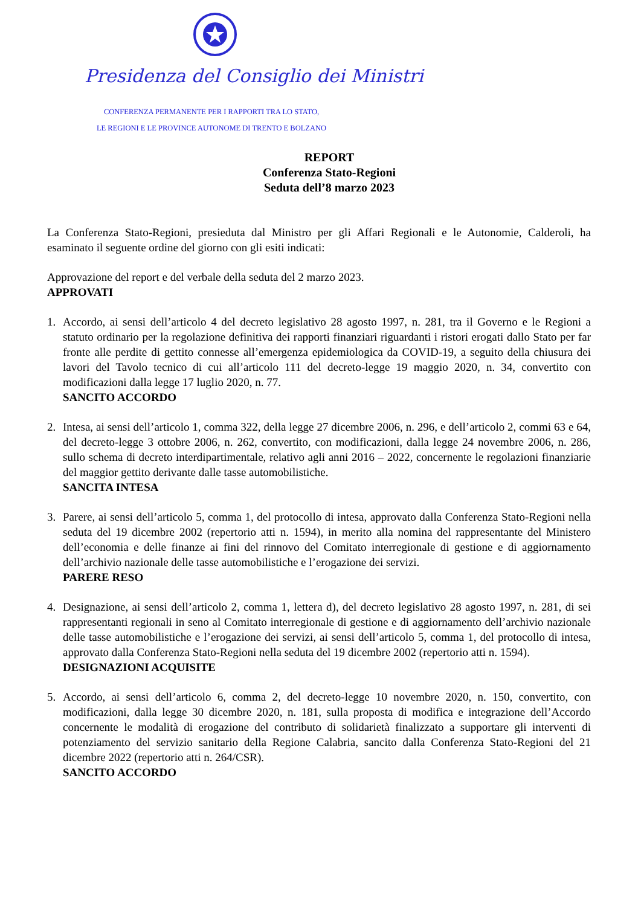Presidenza del Consiglio dei Ministri
CONFERENZA PERMANENTE PER I RAPPORTI TRA LO STATO,
LE REGIONI E LE PROVINCE AUTONOME DI TRENTO E BOLZANO
REPORT
Conferenza Stato-Regioni
Seduta dell’8 marzo 2023
La Conferenza Stato-Regioni, presieduta dal Ministro per gli Affari Regionali e le Autonomie, Calderoli, ha esaminato il seguente ordine del giorno con gli esiti indicati:
Approvazione del report e del verbale della seduta del 2 marzo 2023.
APPROVATI
1. Accordo, ai sensi dell’articolo 4 del decreto legislativo 28 agosto 1997, n. 281, tra il Governo e le Regioni a statuto ordinario per la regolazione definitiva dei rapporti finanziari riguardanti i ristori erogati dallo Stato per far fronte alle perdite di gettito connesse all’emergenza epidemiologica da COVID-19, a seguito della chiusura dei lavori del Tavolo tecnico di cui all’articolo 111 del decreto-legge 19 maggio 2020, n. 34, convertito con modificazioni dalla legge 17 luglio 2020, n. 77.
SANCITO ACCORDO
2. Intesa, ai sensi dell’articolo 1, comma 322, della legge 27 dicembre 2006, n. 296, e dell’articolo 2, commi 63 e 64, del decreto-legge 3 ottobre 2006, n. 262, convertito, con modificazioni, dalla legge 24 novembre 2006, n. 286, sullo schema di decreto interdipartimentale, relativo agli anni 2016 – 2022, concernente le regolazioni finanziarie del maggior gettito derivante dalle tasse automobilistiche.
SANCITA INTESA
3. Parere, ai sensi dell’articolo 5, comma 1, del protocollo di intesa, approvato dalla Conferenza Stato-Regioni nella seduta del 19 dicembre 2002 (repertorio atti n. 1594), in merito alla nomina del rappresentante del Ministero dell’economia e delle finanze ai fini del rinnovo del Comitato interregionale di gestione e di aggiornamento dell’archivio nazionale delle tasse automobilistiche e l’erogazione dei servizi.
PARERE RESO
4. Designazione, ai sensi dell’articolo 2, comma 1, lettera d), del decreto legislativo 28 agosto 1997, n. 281, di sei rappresentanti regionali in seno al Comitato interregionale di gestione e di aggiornamento dell’archivio nazionale delle tasse automobilistiche e l’erogazione dei servizi, ai sensi dell’articolo 5, comma 1, del protocollo di intesa, approvato dalla Conferenza Stato-Regioni nella seduta del 19 dicembre 2002 (repertorio atti n. 1594).
DESIGNAZIONI ACQUISITE
5. Accordo, ai sensi dell’articolo 6, comma 2, del decreto-legge 10 novembre 2020, n. 150, convertito, con modificazioni, dalla legge 30 dicembre 2020, n. 181, sulla proposta di modifica e integrazione dell’Accordo concernente le modalità di erogazione del contributo di solidarietà finalizzato a supportare gli interventi di potenziamento del servizio sanitario della Regione Calabria, sancito dalla Conferenza Stato-Regioni del 21 dicembre 2022 (repertorio atti n. 264/CSR).
SANCITO ACCORDO